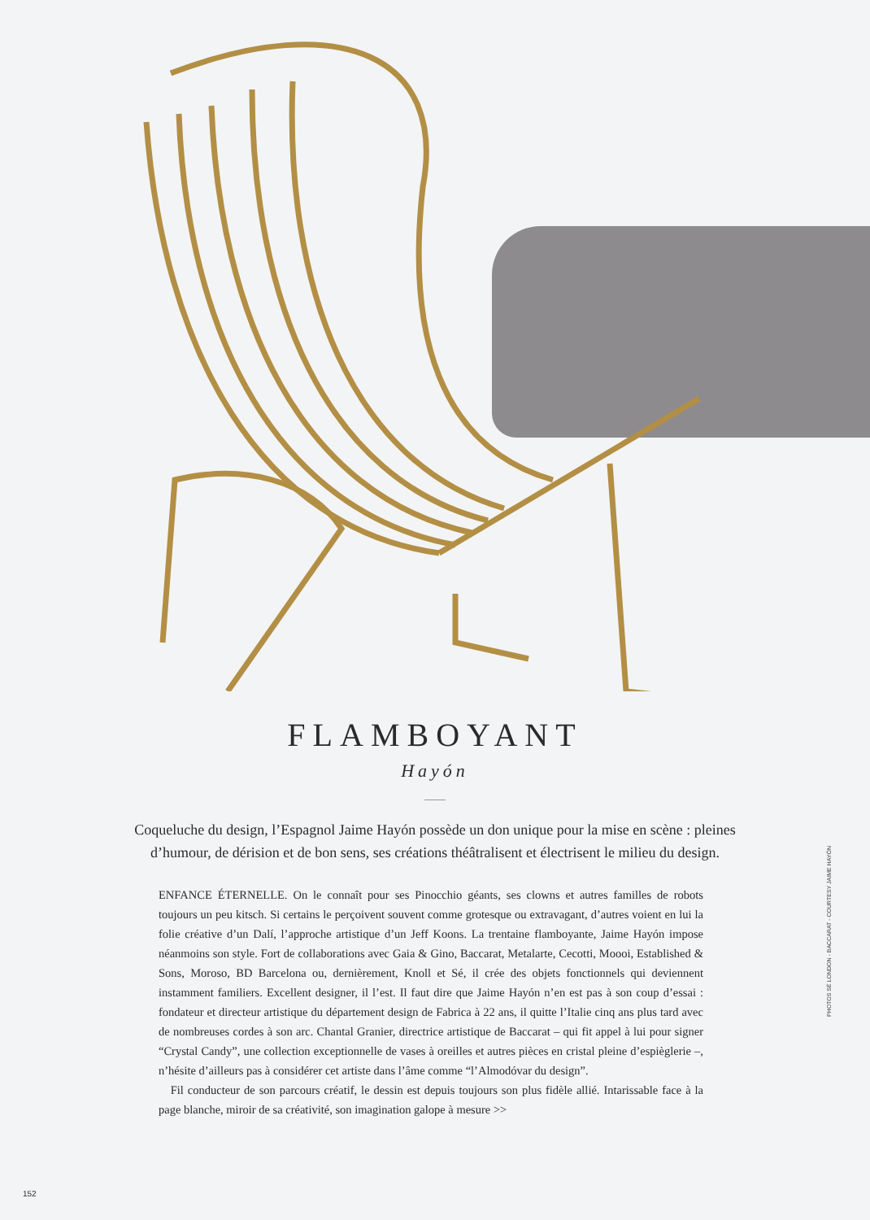FLAMBOYANT
Hayón
Coqueluche du design, l’Espagnol Jaime Hayón possède un don unique pour la mise en scène : pleines d’humour, de dérision et de bon sens, ses créations théâtralisent et électrisent le milieu du design.
ENFANCE ÉTERNELLE. On le connaît pour ses Pinocchio géants, ses clowns et autres familles de robots toujours un peu kitsch. Si certains le perçoivent souvent comme grotesque ou extravagant, d’autres voient en lui la folie créative d’un Dalí, l’approche artistique d’un Jeff Koons. La trentaine flamboyante, Jaime Hayón impose néanmoins son style. Fort de collaborations avec Gaia & Gino, Baccarat, Metalarte, Cecotti, Moooi, Established & Sons, Moroso, BD Barcelona ou, dernièrement, Knoll et Sé, il crée des objets fonctionnels qui deviennent instamment familiers. Excellent designer, il l’est. Il faut dire que Jaime Hayón n’en est pas à son coup d’essai : fondateur et directeur artistique du département design de Fabrica à 22 ans, il quitte l’Italie cinq ans plus tard avec de nombreuses cordes à son arc. Chantal Granier, directrice artistique de Baccarat – qui fit appel à lui pour signer “Crystal Candy”, une collection exceptionnelle de vases à oreilles et autres pièces en cristal pleine d’espièglerie –, n’hésite d’ailleurs pas à considérer cet artiste dans l’âme comme “l’Almodóvar du design”.
Fil conducteur de son parcours créatif, le dessin est depuis toujours son plus fidèle allié. Intarissable face à la page blanche, miroir de sa créativité, son imagination galope à mesure >>
PHOTOS SÉ LONDON - BACCARAT - COURTESY JAIME HAYÓN
152